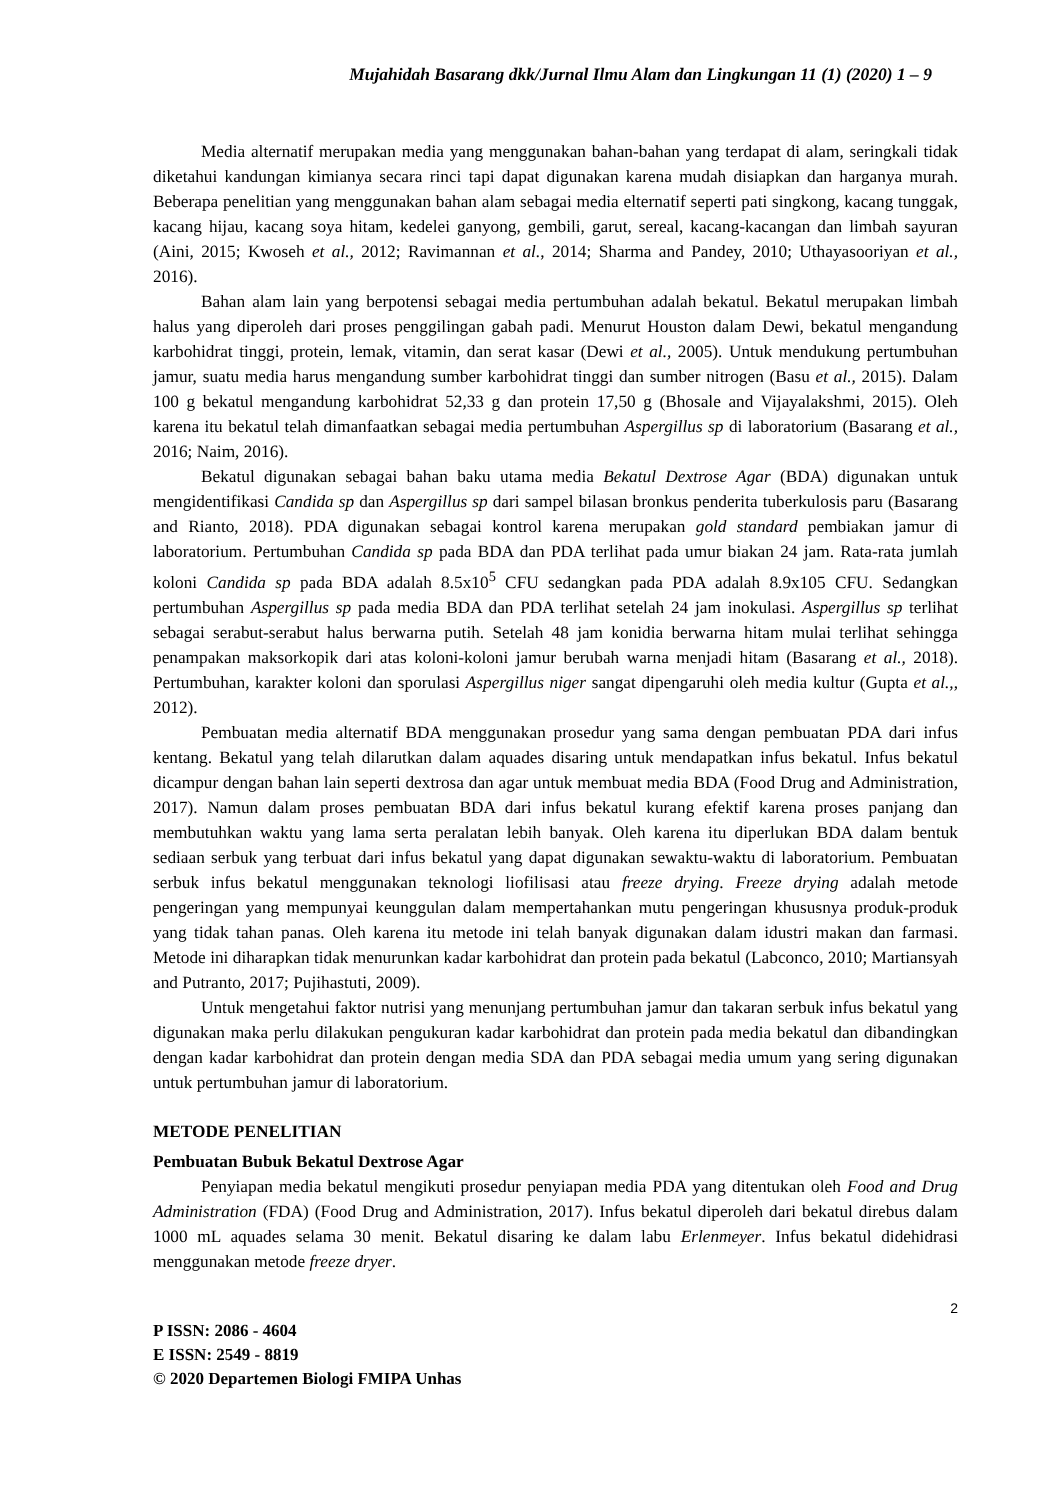Mujahidah Basarang dkk/Jurnal Ilmu Alam dan Lingkungan 11 (1) (2020) 1 – 9
Media alternatif merupakan media yang menggunakan bahan-bahan yang terdapat di alam, seringkali tidak diketahui kandungan kimianya secara rinci tapi dapat digunakan karena mudah disiapkan dan harganya murah. Beberapa penelitian yang menggunakan bahan alam sebagai media elternatif seperti pati singkong, kacang tunggak, kacang hijau, kacang soya hitam, kedelei ganyong, gembili, garut, sereal, kacang-kacangan dan limbah sayuran (Aini, 2015; Kwoseh et al., 2012; Ravimannan et al., 2014; Sharma and Pandey, 2010; Uthayasooriyan et al., 2016).
Bahan alam lain yang berpotensi sebagai media pertumbuhan adalah bekatul. Bekatul merupakan limbah halus yang diperoleh dari proses penggilingan gabah padi. Menurut Houston dalam Dewi, bekatul mengandung karbohidrat tinggi, protein, lemak, vitamin, dan serat kasar (Dewi et al., 2005). Untuk mendukung pertumbuhan jamur, suatu media harus mengandung sumber karbohidrat tinggi dan sumber nitrogen (Basu et al., 2015). Dalam 100 g bekatul mengandung karbohidrat 52,33 g dan protein 17,50 g (Bhosale and Vijayalakshmi, 2015). Oleh karena itu bekatul telah dimanfaatkan sebagai media pertumbuhan Aspergillus sp di laboratorium (Basarang et al., 2016; Naim, 2016).
Bekatul digunakan sebagai bahan baku utama media Bekatul Dextrose Agar (BDA) digunakan untuk mengidentifikasi Candida sp dan Aspergillus sp dari sampel bilasan bronkus penderita tuberkulosis paru (Basarang and Rianto, 2018). PDA digunakan sebagai kontrol karena merupakan gold standard pembiakan jamur di laboratorium. Pertumbuhan Candida sp pada BDA dan PDA terlihat pada umur biakan 24 jam. Rata-rata jumlah koloni Candida sp pada BDA adalah 8.5x10<sup>5</sup> CFU sedangkan pada PDA adalah 8.9x105 CFU. Sedangkan pertumbuhan Aspergillus sp pada media BDA dan PDA terlihat setelah 24 jam inokulasi. Aspergillus sp terlihat sebagai serabut-serabut halus berwarna putih. Setelah 48 jam konidia berwarna hitam mulai terlihat sehingga penampakan maksorkopik dari atas koloni-koloni jamur berubah warna menjadi hitam (Basarang et al., 2018). Pertumbuhan, karakter koloni dan sporulasi Aspergillus niger sangat dipengaruhi oleh media kultur (Gupta et al.,, 2012).
Pembuatan media alternatif BDA menggunakan prosedur yang sama dengan pembuatan PDA dari infus kentang. Bekatul yang telah dilarutkan dalam aquades disaring untuk mendapatkan infus bekatul. Infus bekatul dicampur dengan bahan lain seperti dextrosa dan agar untuk membuat media BDA (Food Drug and Administration, 2017). Namun dalam proses pembuatan BDA dari infus bekatul kurang efektif karena proses panjang dan membutuhkan waktu yang lama serta peralatan lebih banyak. Oleh karena itu diperlukan BDA dalam bentuk sediaan serbuk yang terbuat dari infus bekatul yang dapat digunakan sewaktu-waktu di laboratorium. Pembuatan serbuk infus bekatul menggunakan teknologi liofilisasi atau freeze drying. Freeze drying adalah metode pengeringan yang mempunyai keunggulan dalam mempertahankan mutu pengeringan khususnya produk-produk yang tidak tahan panas. Oleh karena itu metode ini telah banyak digunakan dalam idustri makan dan farmasi. Metode ini diharapkan tidak menurunkan kadar karbohidrat dan protein pada bekatul (Labconco, 2010; Martiansyah and Putranto, 2017; Pujihastuti, 2009).
Untuk mengetahui faktor nutrisi yang menunjang pertumbuhan jamur dan takaran serbuk infus bekatul yang digunakan maka perlu dilakukan pengukuran kadar karbohidrat dan protein pada media bekatul dan dibandingkan dengan kadar karbohidrat dan protein dengan media SDA dan PDA sebagai media umum yang sering digunakan untuk pertumbuhan jamur di laboratorium.
METODE PENELITIAN
Pembuatan Bubuk Bekatul Dextrose Agar
Penyiapan media bekatul mengikuti prosedur penyiapan media PDA yang ditentukan oleh Food and Drug Administration (FDA) (Food Drug and Administration, 2017). Infus bekatul diperoleh dari bekatul direbus dalam 1000 mL aquades selama 30 menit. Bekatul disaring ke dalam labu Erlenmeyer. Infus bekatul didehidrasi menggunakan metode freeze dryer.
2
P ISSN: 2086 - 4604
E ISSN: 2549 - 8819
© 2020 Departemen Biologi FMIPA Unhas